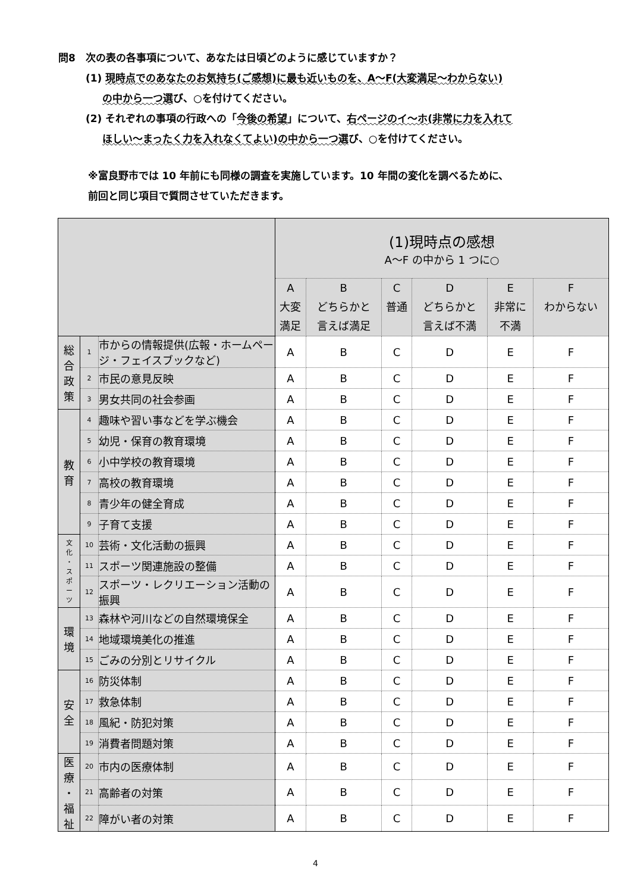問8　次の表の各事項について、あなたは日頃どのように感じていますか？
(1) 現時点でのあなたのお気持ち(ご感想)に最も近いものを、A～F(大変満足～わからない)
の中から一つ選び、○を付けてください。
(2) それぞれの事項の行政への「今後の希望」について、右ページのイ～ホ(非常に力を入れて
ほしい～まったく力を入れなくてよい)の中から一つ選び、○を付けてください。
※富良野市では 10 年前にも同様の調査を実施しています。10 年間の変化を調べるために、
前回と同じ項目で質問させていただきます。
| | | | (1)現時点の感想 A～F の中から 1 つに○ | | | | | |
| --- | --- | --- | --- | --- | --- | --- | --- | --- |
| | | | A 大変 満足 | B どちらかと 言えば満足 | C 普通 | D どちらかと 言えば不満 | E 非常に 不満 | F わからない |
| 総 合 政 策 | 1 | 市からの情報提供(広報・ホームページ・フェイスブックなど) | A | B | C | D | E | F |
| | 2 | 市民の意見反映 | A | B | C | D | E | F |
| | 3 | 男女共同の社会参画 | A | B | C | D | E | F |
| 教 育 | 4 | 趣味や習い事などを学ぶ機会 | A | B | C | D | E | F |
| | 5 | 幼児・保育の教育環境 | A | B | C | D | E | F |
| | 6 | 小中学校の教育環境 | A | B | C | D | E | F |
| | 7 | 高校の教育環境 | A | B | C | D | E | F |
| | 8 | 青少年の健全育成 | A | B | C | D | E | F |
| | 9 | 子育て支援 | A | B | C | D | E | F |
| 文 化 ・ ス ポ ー ツ | 10 | 芸術・文化活動の振興 | A | B | C | D | E | F |
| | 11 | スポーツ関連施設の整備 | A | B | C | D | E | F |
| | 12 | スポーツ・レクリエーション活動の振興 | A | B | C | D | E | F |
| 環 境 | 13 | 森林や河川などの自然環境保全 | A | B | C | D | E | F |
| | 14 | 地域環境美化の推進 | A | B | C | D | E | F |
| | 15 | ごみの分別とリサイクル | A | B | C | D | E | F |
| 安 全 | 16 | 防災体制 | A | B | C | D | E | F |
| | 17 | 救急体制 | A | B | C | D | E | F |
| | 18 | 風紀・防犯対策 | A | B | C | D | E | F |
| | 19 | 消費者問題対策 | A | B | C | D | E | F |
| 医 療 ・ 福 祉 | 20 | 市内の医療体制 | A | B | C | D | E | F |
| | 21 | 高齢者の対策 | A | B | C | D | E | F |
| | 22 | 障がい者の対策 | A | B | C | D | E | F |
4